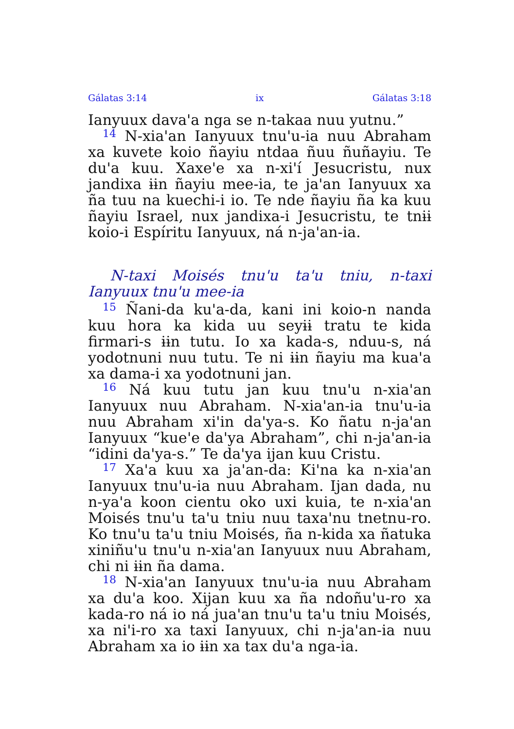Gálatas 3:14 ix Gálatas 3:18
Ianyuux dava'a nga se n-takaa nuu yutnu.”
<sup>14</sup> N-xia'an Ianyuux tnu'u-ia nuu Abraham xa kuvete koio ñayiu ntdaa ñuu ñuñayiu. Te du'a kuu. Xaxe'e xa n-xi'í Jesucristu, nux jandixa ɨɨn ñayiu mee-ia, te ja'an Ianyuux xa ña tuu na kuechi-i io. Te nde ñayiu ña ka kuu ñayiu Israel, nux jandixa-i Jesucristu, te tnɨɨ koio-i Espíritu Ianyuux, ná n-ja'an-ia.
N-taxi Moisés tnu'u ta'u tniu, n-taxi Ianyuux tnu'u mee-ia
<sup>15</sup> Ñani-da ku'a-da, kani ini koio-n nanda kuu hora ka kida uu seyɨɨ tratu te kida firmari-s ɨɨn tutu. Io xa kada-s, nduu-s, ná yodotnuni nuu tutu. Te ni ɨɨn ñayiu ma kua'a xa dama-i xa yodotnuni jan.
<sup>16</sup> Ná kuu tutu jan kuu tnu'u n-xia'an Ianyuux nuu Abraham. N-xia'an-ia tnu'u-ia nuu Abraham xi'in da'ya-s. Ko ñatu n-ja'an Ianyuux “kue'e da'ya Abraham”, chi n-ja'an-ia “idini da'ya-s.” Te da'ya ijan kuu Cristu.
<sup>17</sup> Xa'a kuu xa ja'an-da: Ki'na ka n-xia'an Ianyuux tnu'u-ia nuu Abraham. Ijan dada, nu n-ya'a koon cientu oko uxi kuia, te n-xia'an Moisés tnu'u ta'u tniu nuu taxa'nu tnetnu-ro. Ko tnu'u ta'u tniu Moisés, ña n-kida xa ñatuka xiniñu'u tnu'u n-xia'an Ianyuux nuu Abraham, chi ni ɨɨn ña dama.
<sup>18</sup> N-xia'an Ianyuux tnu'u-ia nuu Abraham xa du'a koo. Xijan kuu xa ña ndoñu'u-ro xa kada-ro ná io ná jua'an tnu'u ta'u tniu Moisés, xa ni'i-ro xa taxi Ianyuux, chi n-ja'an-ia nuu Abraham xa io ɨɨn xa tax du'a nga-ia.